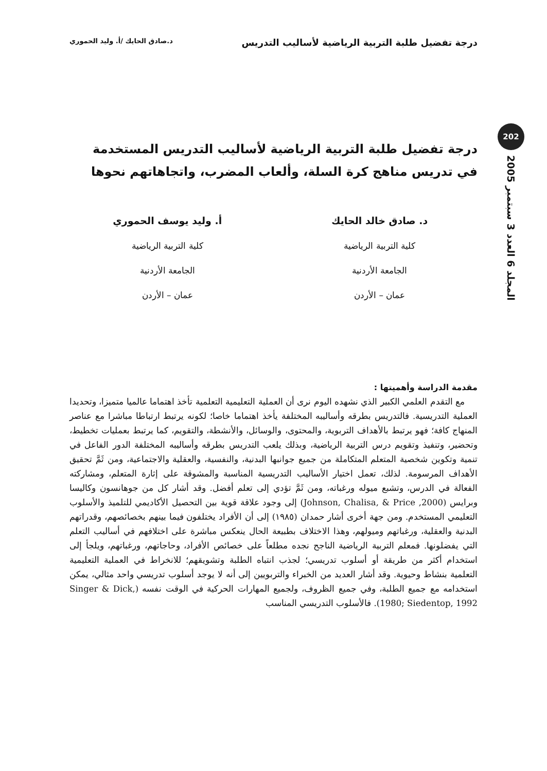درجة تفضيل طلبة التربية الرياضية لأساليب التدريس د.صادق الحايك /أ. وليد الحموري
202
المجلد 6 العدد 3 سبتمبر 2005
درجة تفضيل طلبة التربية الرياضية لأساليب التدريس المستخدمة
في تدريس مناهج كرة السلة، وألعاب المضرب، واتجاهاتهم نحوها
د. صادق خالد الحايك
كلية التربية الرياضية
الجامعة الأردنية
عمان – الأردن
أ. وليد يوسف الحموري
كلية التربية الرياضية
الجامعة الأردنية
عمان – الأردن
مقدمة الدراسة وأهميتها :
مع التقدم العلمي الكبير الذي نشهده اليوم نرى أن العملية التعليمية التعلمية تأخذ اهتماما عالميا متميزا، وتحديدا العملية التدريسية. فالتدريس بطرقه وأساليبه المختلفة يأخذ اهتماما خاصا؛ لكونه يرتبط ارتباطا مباشرا مع عناصر المنهاج كافة؛ فهو يرتبط بالأهداف التربوية، والمحتوى، والوسائل، والأنشطة، والتقويم، كما يرتبط بعمليات تخطيط، وتحضير، وتنفيذ وتقويم درس التربية الرياضية، وبذلك يلعب التدريس بطرقه وأساليبه المختلفة الدور الفاعل في تنمية وتكوين شخصية المتعلم المتكاملة من جميع جوانبها البدنية، والنفسية، والعقلية والاجتماعية، ومن ثَمَّ تحقيق الأهداف المرسومة. لذلك، تعمل اختيار الأساليب التدريسية المناسبة والمشوقة على إثارة المتعلم، ومشاركته الفعالة في الدرس، وتشبع ميوله ورغباته، ومن ثَمَّ تؤدي إلى تعلم أفضل. وقد أشار كل من جوهانسون وكاليسا وبرايس (Johnson, Chalisa, & Price ,2000) إلى وجود علاقة قوية بين التحصيل الأكاديمي للتلميذ والأسلوب التعليمي المستخدم. ومن جهة أخرى أشار حمدان (١٩٨٥) إلى أن الأفراد يختلفون فيما بينهم بخصائصهم، وقدراتهم البدنية والعقلية، ورغباتهم وميولهم، وهذا الاختلاف بطبيعة الحال ينعكس مباشرة على اختلافهم في أساليب التعلم التي يفضلونها. فمعلم التربية الرياضية الناجح نجده مطلعاً على خصائص الأفراد، وحاجاتهم، ورغباتهم، ويلجأ إلى استخدام أكثر من طريقة أو أسلوب تدريسي؛ لجذب انتباه الطلبة وتشويقهم؛ للانخراط في العملية التعليمية التعلمية بنشاط وحيوية. وقد أشار العديد من الخبراء والتربويين إلى أنه لا يوجد أسلوب تدريسي واحد مثالي، يمكن استخدامه مع جميع الطلبة، وفي جميع الظروف، ولجميع المهارات الحركية في الوقت نفسه (Singer & Dick, 1980; Siedentop, 1992). فالأسلوب التدريسي المناسب